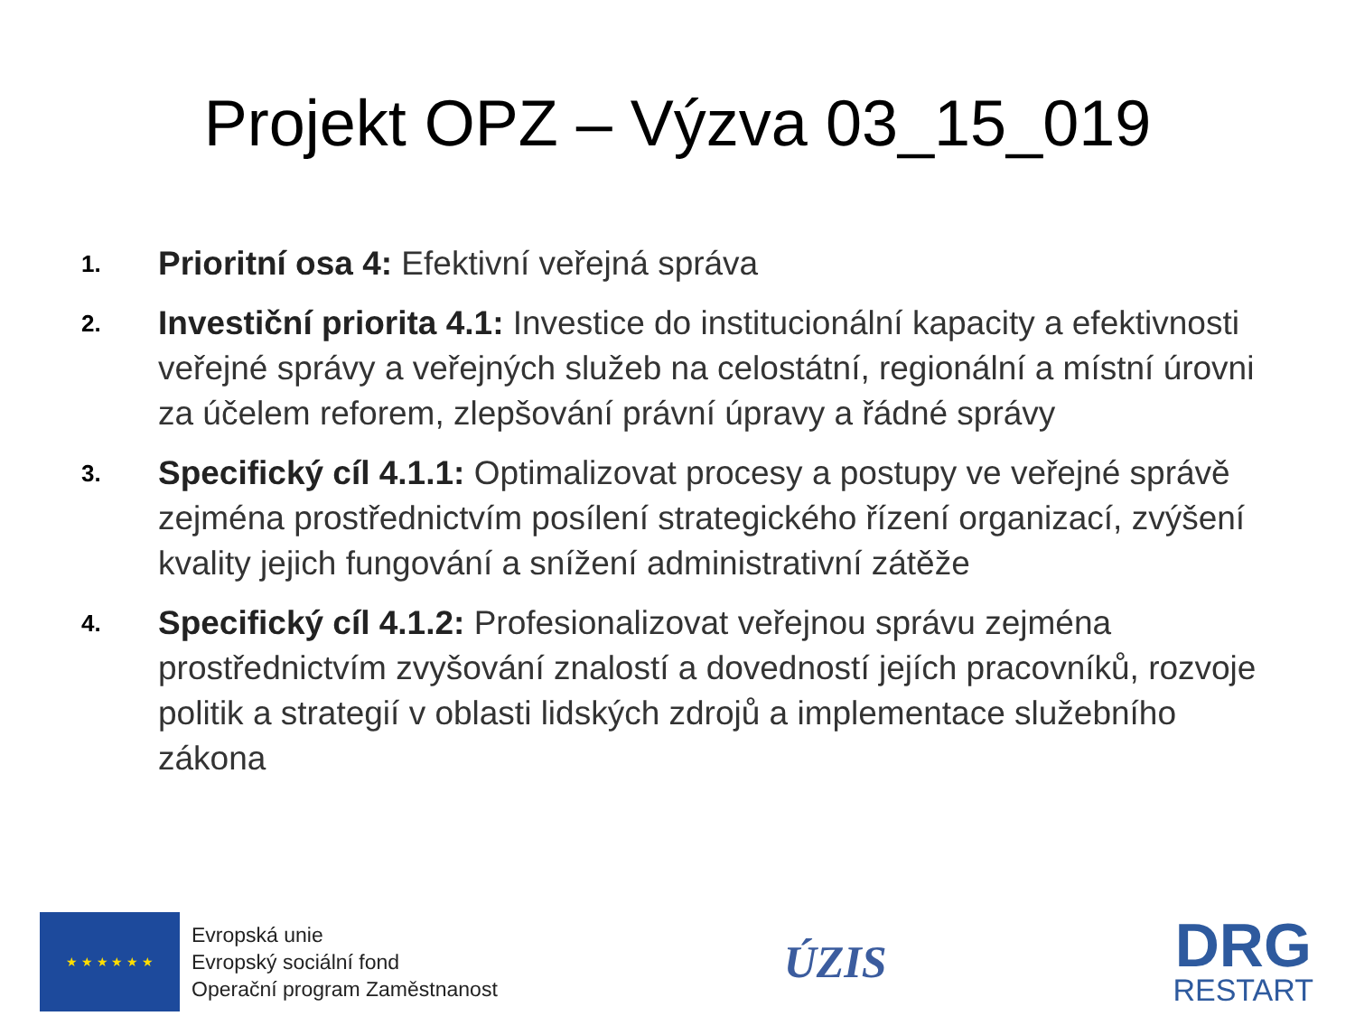Projekt OPZ – Výzva 03_15_019
1. Prioritní osa 4: Efektivní veřejná správa
2. Investiční priorita 4.1: Investice do institucionální kapacity a efektivnosti veřejné správy a veřejných služeb na celostátní, regionální a místní úrovni za účelem reforem, zlepšování právní úpravy a řádné správy
3. Specifický cíl 4.1.1: Optimalizovat procesy a postupy ve veřejné správě zejména prostřednictvím posílení strategického řízení organizací, zvýšení kvality jejich fungování a snížení administrativní zátěže
4. Specifický cíl 4.1.2: Profesionalizovat veřejnou správu zejména prostřednictvím zvyšování znalostí a dovedností jejích pracovníků, rozvoje politik a strategií v oblasti lidských zdrojů a implementace služebního zákona
★ ★ ★ ★ ★ ★
Evropská unie
Evropský sociální fond
Operační program Zaměstnanost
ÚZIS
DRG
RESTART